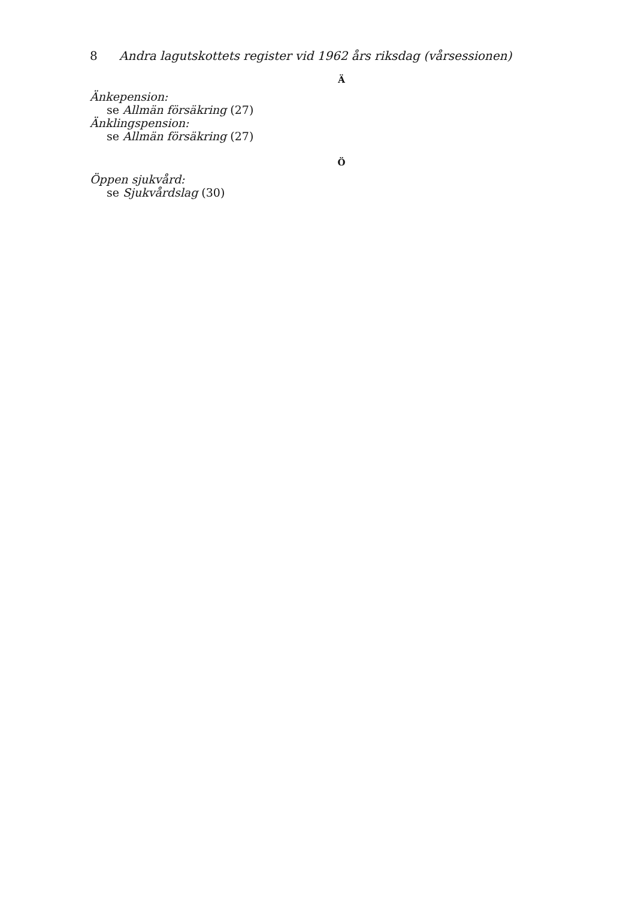8 Andra lagutskottets register vid 1962 års riksdag (vårsessionen)
Ä
Änkepension:
se Allmän försäkring (27)
Änklingspension:
se Allmän försäkring (27)
Ö
Öppen sjukvård:
se Sjukvårdslag (30)